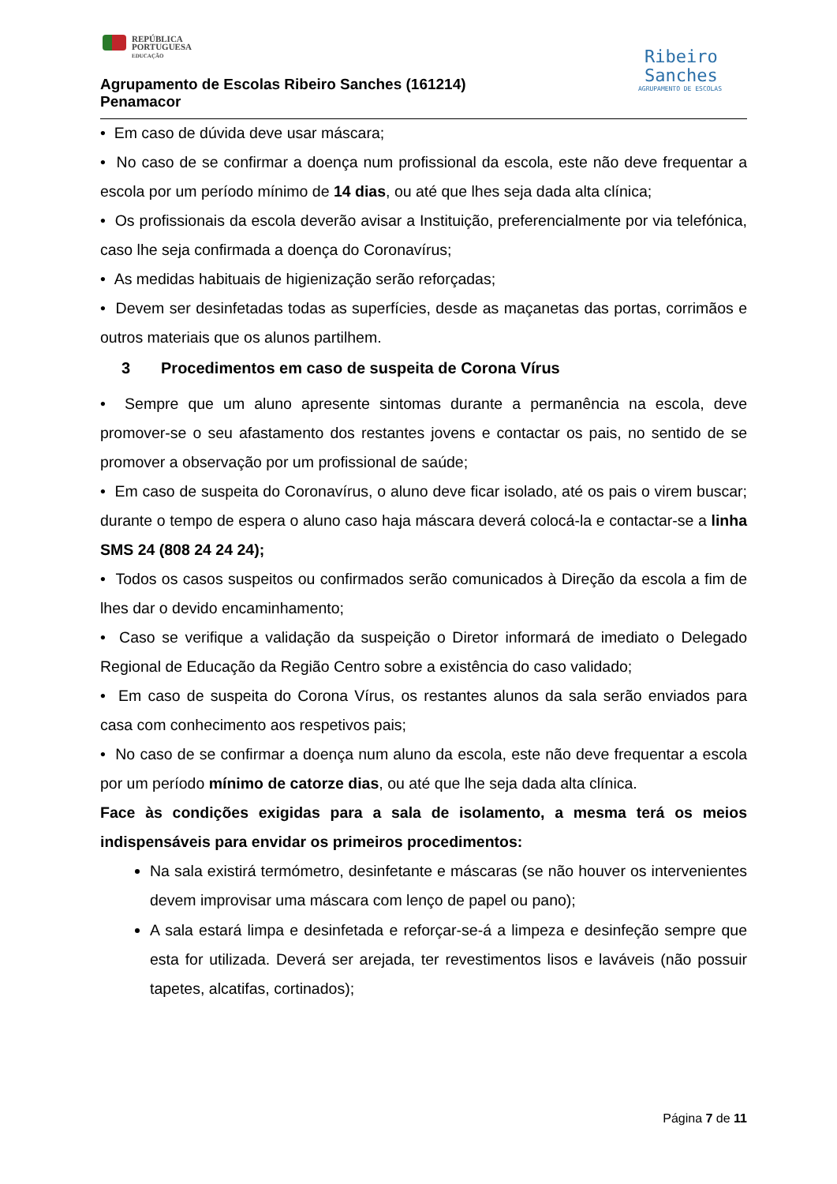REPÚBLICA
PORTUGUESA
EDUCAÇÃO
Agrupamento de Escolas Ribeiro Sanches (161214)
Penamacor
Ribeiro
Sanches
AGRUPAMENTO DE ESCOLAS
• Em caso de dúvida deve usar máscara;
• No caso de se confirmar a doença num profissional da escola, este não deve frequentar a escola por um período mínimo de 14 dias, ou até que lhes seja dada alta clínica;
• Os profissionais da escola deverão avisar a Instituição, preferencialmente por via telefónica, caso lhe seja confirmada a doença do Coronavírus;
• As medidas habituais de higienização serão reforçadas;
• Devem ser desinfetadas todas as superfícies, desde as maçanetas das portas, corrimãos e outros materiais que os alunos partilhem.
3 Procedimentos em caso de suspeita de Corona Vírus
• Sempre que um aluno apresente sintomas durante a permanência na escola, deve promover-se o seu afastamento dos restantes jovens e contactar os pais, no sentido de se promover a observação por um profissional de saúde;
• Em caso de suspeita do Coronavírus, o aluno deve ficar isolado, até os pais o virem buscar; durante o tempo de espera o aluno caso haja máscara deverá colocá-la e contactar-se a linha SMS 24 (808 24 24 24);
• Todos os casos suspeitos ou confirmados serão comunicados à Direção da escola a fim de lhes dar o devido encaminhamento;
• Caso se verifique a validação da suspeição o Diretor informará de imediato o Delegado Regional de Educação da Região Centro sobre a existência do caso validado;
• Em caso de suspeita do Corona Vírus, os restantes alunos da sala serão enviados para casa com conhecimento aos respetivos pais;
• No caso de se confirmar a doença num aluno da escola, este não deve frequentar a escola por um período mínimo de catorze dias, ou até que lhe seja dada alta clínica.
Face às condições exigidas para a sala de isolamento, a mesma terá os meios indispensáveis para envidar os primeiros procedimentos:
Na sala existirá termómetro, desinfetante e máscaras (se não houver os intervenientes devem improvisar uma máscara com lenço de papel ou pano);
A sala estará limpa e desinfetada e reforçar-se-á a limpeza e desinfeção sempre que esta for utilizada. Deverá ser arejada, ter revestimentos lisos e laváveis (não possuir tapetes, alcatifas, cortinados);
Página 7 de 11